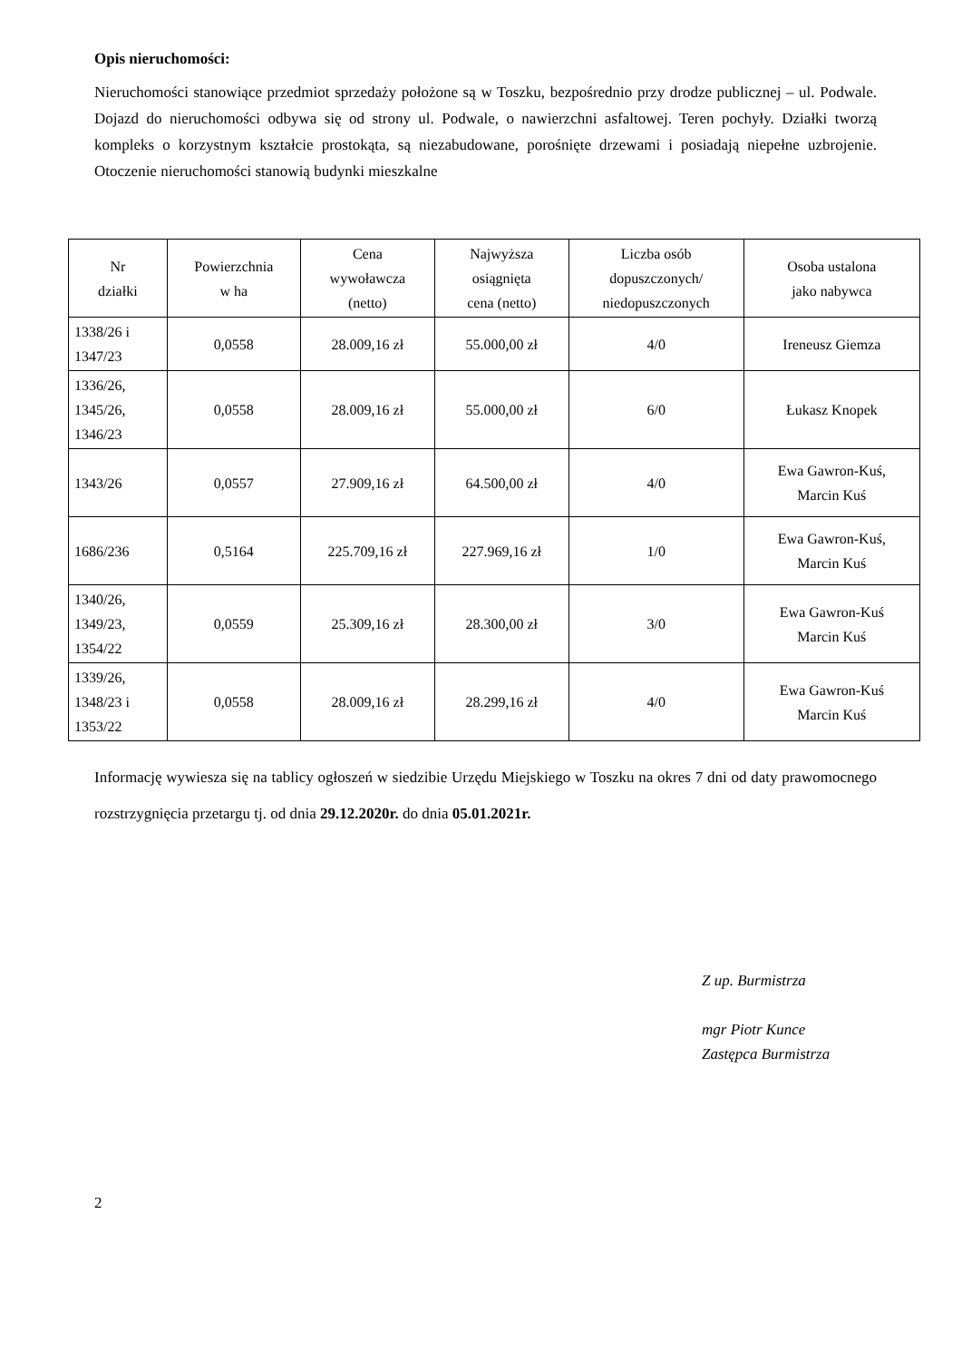Opis nieruchomości:
Nieruchomości stanowiące przedmiot sprzedaży położone są w Toszku, bezpośrednio przy drodze publicznej – ul. Podwale. Dojazd do nieruchomości odbywa się od strony ul. Podwale, o nawierzchni asfaltowej. Teren pochyły. Działki tworzą kompleks o korzystnym kształcie prostokąta, są niezabudowane, porośnięte drzewami i posiadają niepełne uzbrojenie. Otoczenie nieruchomości stanowią budynki mieszkalne
| Nr działki | Powierzchnia w ha | Cena wywoławcza (netto) | Najwyższa osiągnięta cena (netto) | Liczba osób dopuszczonych/ niedopuszczonych | Osoba ustalona jako nabywca |
| --- | --- | --- | --- | --- | --- |
| 1338/26 i 1347/23 | 0,0558 | 28.009,16 zł | 55.000,00 zł | 4/0 | Ireneusz Giemza |
| 1336/26, 1345/26, 1346/23 | 0,0558 | 28.009,16 zł | 55.000,00 zł | 6/0 | Łukasz Knopek |
| 1343/26 | 0,0557 | 27.909,16 zł | 64.500,00 zł | 4/0 | Ewa Gawron-Kuś, Marcin Kuś |
| 1686/236 | 0,5164 | 225.709,16 zł | 227.969,16 zł | 1/0 | Ewa Gawron-Kuś, Marcin Kuś |
| 1340/26, 1349/23, 1354/22 | 0,0559 | 25.309,16 zł | 28.300,00 zł | 3/0 | Ewa Gawron-Kuś Marcin Kuś |
| 1339/26, 1348/23 i 1353/22 | 0,0558 | 28.009,16 zł | 28.299,16 zł | 4/0 | Ewa Gawron-Kuś Marcin Kuś |
Informację wywiesza się na tablicy ogłoszeń w siedzibie Urzędu Miejskiego w Toszku na okres 7 dni od daty prawomocnego rozstrzygnięcia przetargu tj. od dnia 29.12.2020r. do dnia 05.01.2021r.
Z up. Burmistrza
mgr Piotr Kunce
Zastępca Burmistrza
2